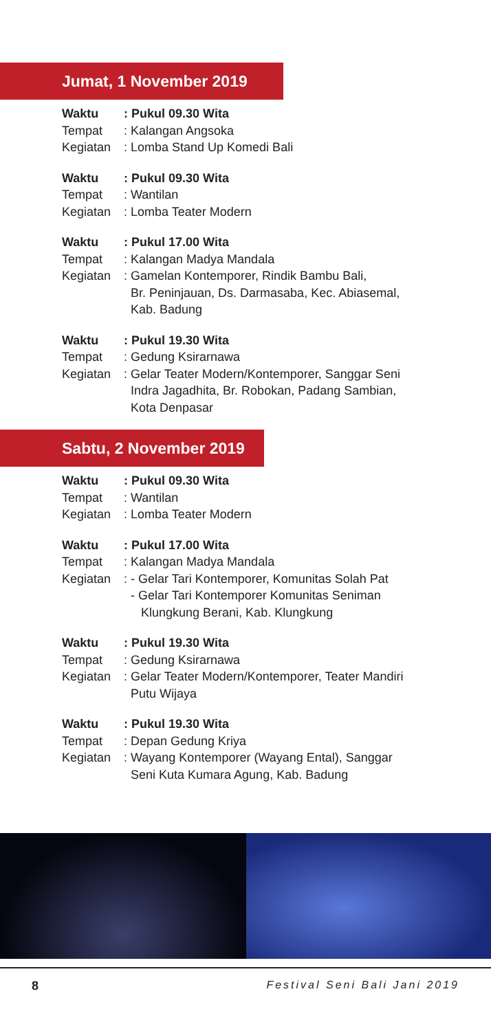Jumat, 1 November 2019
Waktu: Pukul 09.30 Wita
Tempat: Kalangan Angsoka
Kegiatan: Lomba Stand Up Komedi Bali
Waktu: Pukul 09.30 Wita
Tempat: Wantilan
Kegiatan: Lomba Teater Modern
Waktu: Pukul 17.00 Wita
Tempat: Kalangan Madya Mandala
Kegiatan: Gamelan Kontemporer, Rindik Bambu Bali,
Br. Peninjauan, Ds. Darmasaba, Kec. Abiasemal,
Kab. Badung
Waktu: Pukul 19.30 Wita
Tempat: Gedung Ksirarnawa
Kegiatan: Gelar Teater Modern/Kontemporer, Sanggar Seni
Indra Jagadhita, Br. Robokan, Padang Sambian,
Kota Denpasar
Sabtu, 2 November 2019
Waktu: Pukul 09.30 Wita
Tempat: Wantilan
Kegiatan: Lomba Teater Modern
Waktu: Pukul 17.00 Wita
Tempat: Kalangan Madya Mandala
Kegiatan: - Gelar Tari Kontemporer, Komunitas Solah Pat
- Gelar Tari Kontemporer Komunitas Seniman
Klungkung Berani, Kab. Klungkung
Waktu: Pukul 19.30 Wita
Tempat: Gedung Ksirarnawa
Kegiatan: Gelar Teater Modern/Kontemporer, Teater Mandiri
Putu Wijaya
Waktu: Pukul 19.30 Wita
Tempat: Depan Gedung Kriya
Kegiatan: Wayang Kontemporer (Wayang Ental), Sanggar
Seni Kuta Kumara Agung, Kab. Badung
8 Festival Seni Bali Jani 2019